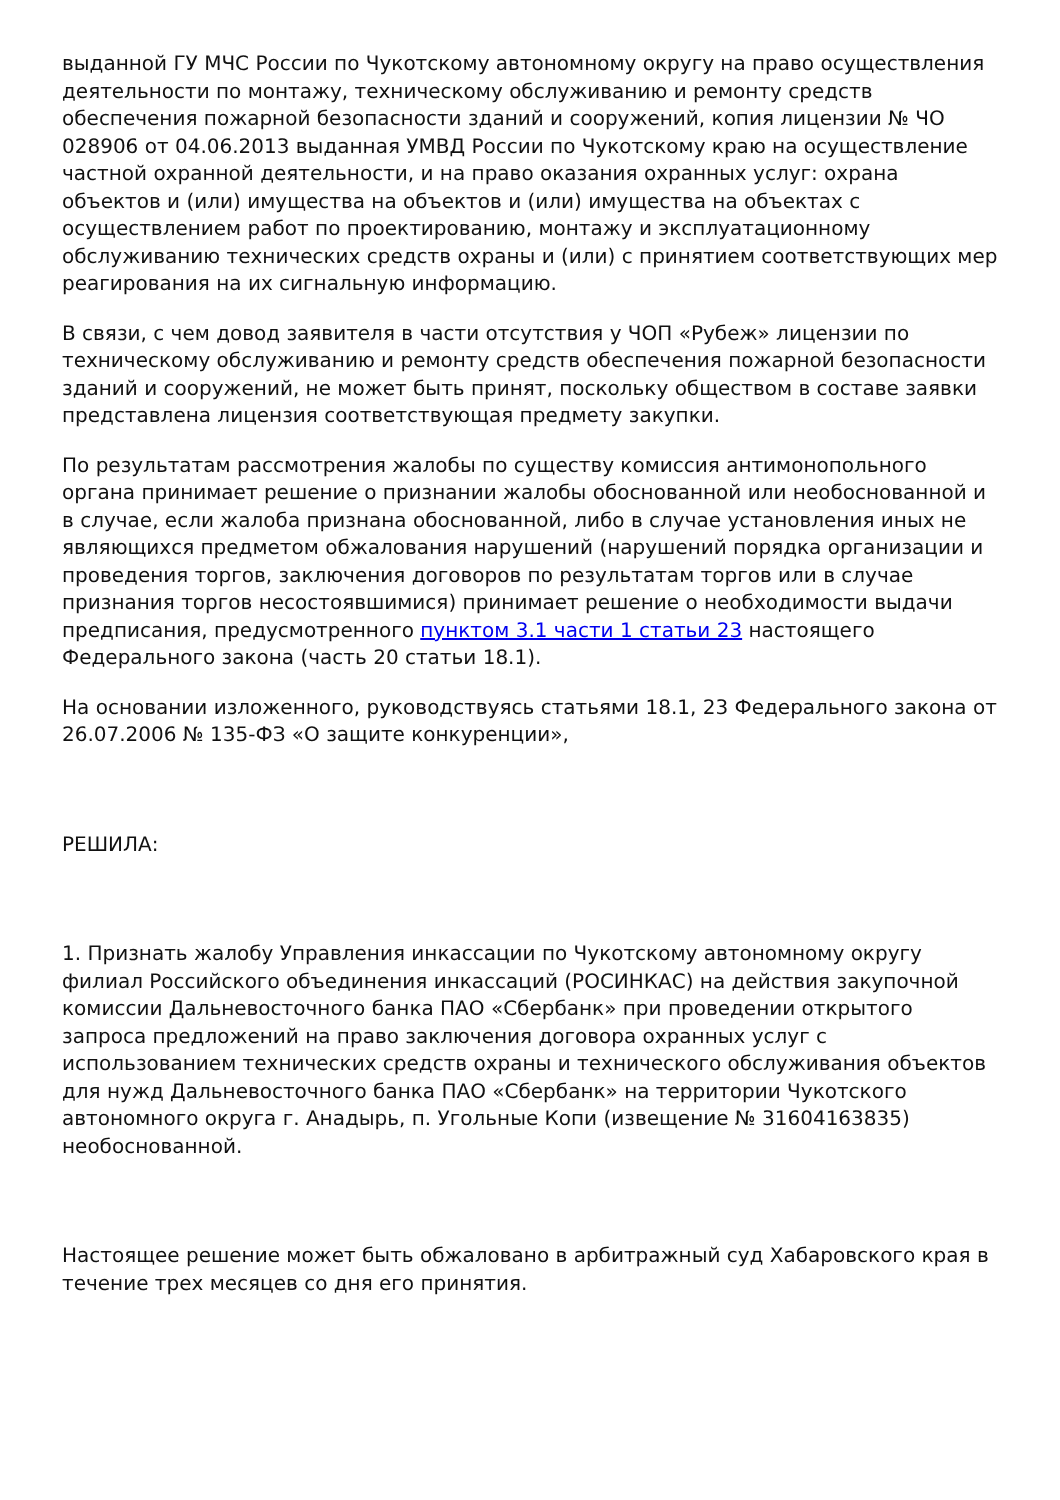выданной ГУ МЧС России по Чукотскому автономному округу на право осуществления деятельности по монтажу, техническому обслуживанию и ремонту средств обеспечения пожарной безопасности зданий и сооружений, копия лицензии № ЧО 028906 от 04.06.2013 выданная УМВД России по Чукотскому краю на осуществление частной охранной деятельности, и на право оказания охранных услуг: охрана объектов и (или) имущества на объектов и (или) имущества на объектах с осуществлением работ по проектированию, монтажу и эксплуатационному обслуживанию технических средств охраны и (или) с принятием соответствующих мер реагирования на их сигнальную информацию.
В связи, с чем довод заявителя в части отсутствия у ЧОП «Рубеж» лицензии по техническому обслуживанию и ремонту средств обеспечения пожарной безопасности зданий и сооружений, не может быть принят, поскольку обществом в составе заявки представлена лицензия соответствующая предмету закупки.
По результатам рассмотрения жалобы по существу комиссия антимонопольного органа принимает решение о признании жалобы обоснованной или необоснованной и в случае, если жалоба признана обоснованной, либо в случае установления иных не являющихся предметом обжалования нарушений (нарушений порядка организации и проведения торгов, заключения договоров по результатам торгов или в случае признания торгов несостоявшимися) принимает решение о необходимости выдачи предписания, предусмотренного пунктом 3.1 части 1 статьи 23 настоящего Федерального закона (часть 20 статьи 18.1).
На основании изложенного, руководствуясь статьями 18.1, 23 Федерального закона от 26.07.2006 № 135-ФЗ «О защите конкуренции»,
РЕШИЛА:
1. Признать жалобу Управления инкассации по Чукотскому автономному округу филиал Российского объединения инкассаций (РОСИНКАС) на действия закупочной комиссии Дальневосточного банка ПАО «Сбербанк» при проведении открытого запроса предложений на право заключения договора охранных услуг с использованием технических средств охраны и технического обслуживания объектов для нужд Дальневосточного банка ПАО «Сбербанк» на территории Чукотского автономного округа г. Анадырь, п. Угольные Копи (извещение № 31604163835) необоснованной.
Настоящее решение может быть обжаловано в арбитражный суд Хабаровского края в течение трех месяцев со дня его принятия.